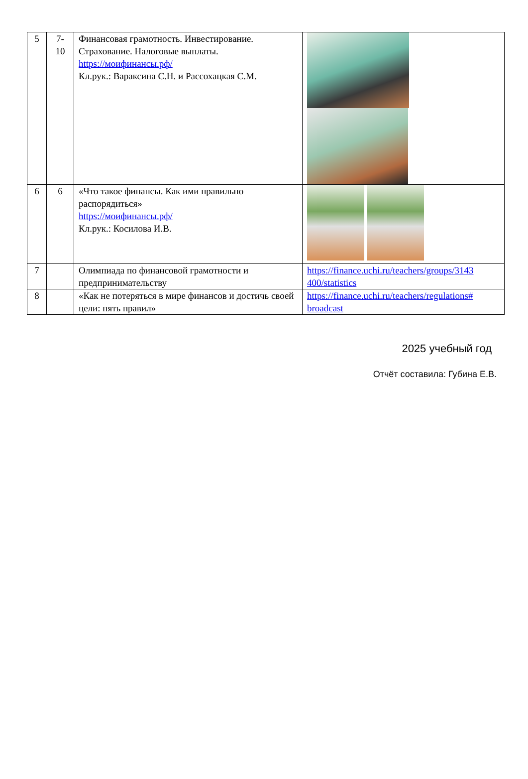| 5 | 7- 10 | Финансовая грамотность. Инвестирование. Страхование. Налоговые выплаты. https://моифинансы.рф/ Кл.рук.: Вараксина С.Н. и Рассохацкая С.М. | |
| 6 | 6 | «Что такое финансы. Как ими правильно распорядиться» https://моифинансы.рф/ Кл.рук.: Косилова И.В. | |
| 7 | | Олимпиада по финансовой грамотности и предпринимательству | https://finance.uchi.ru/teachers/groups/3143 400/statistics |
| 8 | | «Как не потеряться в мире финансов и достичь своей цели: пять правил» | https://finance.uchi.ru/teachers/regulations# broadcast |
2025 учебный год
Отчёт составила: Губина Е.В.